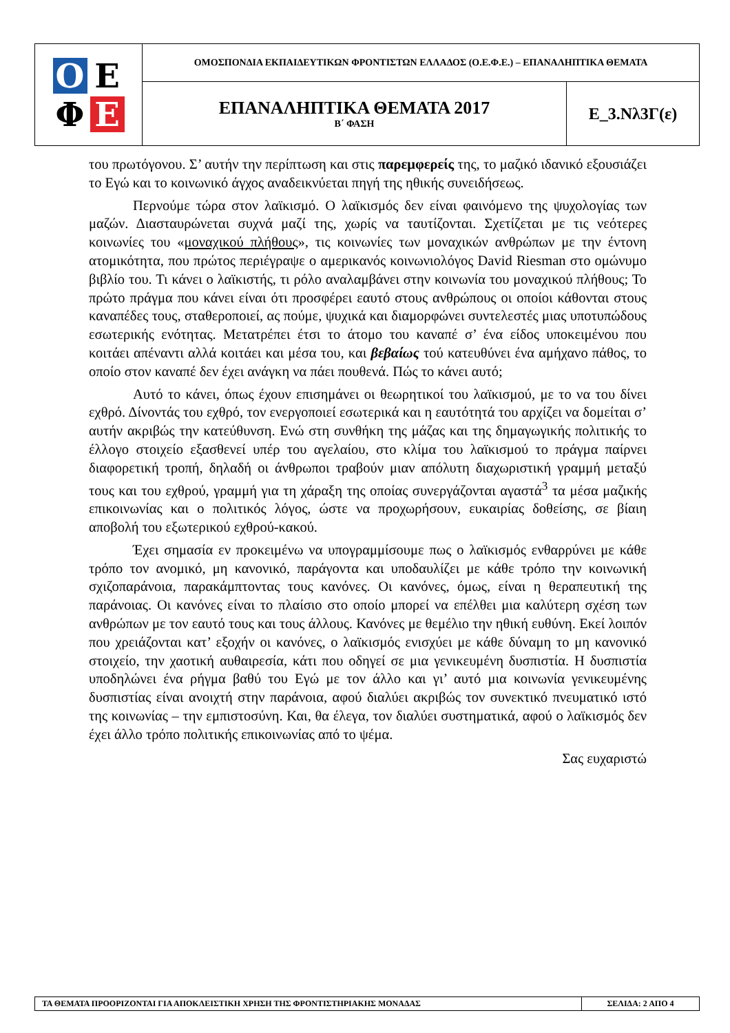| Ο Ε Φ Ε | ΟΜΟΣΠΟΝΔΙΑ ΕΚΠΑΙΔΕΥΤΙΚΩΝ ΦΡΟΝΤΙΣΤΩΝ ΕΛΛΑΔΟΣ (Ο.Ε.Φ.Ε.) – ΕΠΑΝΑΛΗΠΤΙΚΑ ΘΕΜΑΤΑ | |
| | ΕΠΑΝΑΛΗΠΤΙΚΑ ΘΕΜΑΤΑ 2017 Β΄ ΦΑΣΗ | Ε_3.Νλ3Γ(ε) |
του πρωτόγονου. Σ’ αυτήν την περίπτωση και στις παρεμφερείς της, το μαζικό ιδανικό εξουσιάζει το Εγώ και το κοινωνικό άγχος αναδεικνύεται πηγή της ηθικής συνειδήσεως.
Περνούμε τώρα στον λαϊκισμό. Ο λαϊκισμός δεν είναι φαινόμενο της ψυχολογίας των μαζών. Διασταυρώνεται συχνά μαζί της, χωρίς να ταυτίζονται. Σχετίζεται με τις νεότερες κοινωνίες του «μοναχικού πλήθους», τις κοινωνίες των μοναχικών ανθρώπων με την έντονη ατομικότητα, που πρώτος περιέγραψε ο αμερικανός κοινωνιολόγος David Riesman στο ομώνυμο βιβλίο του. Τι κάνει ο λαϊκιστής, τι ρόλο αναλαμβάνει στην κοινωνία του μοναχικού πλήθους; Το πρώτο πράγμα που κάνει είναι ότι προσφέρει εαυτό στους ανθρώπους οι οποίοι κάθονται στους καναπέδες τους, σταθεροποιεί, ας πούμε, ψυχικά και διαμορφώνει συντελεστές μιας υποτυπώδους εσωτερικής ενότητας. Μετατρέπει έτσι το άτομο του καναπέ σ’ ένα είδος υποκειμένου που κοιτάει απέναντι αλλά κοιτάει και μέσα του, και βεβαίως τού κατευθύνει ένα αμήχανο πάθος, το οποίο στον καναπέ δεν έχει ανάγκη να πάει πουθενά. Πώς το κάνει αυτό;
Αυτό το κάνει, όπως έχουν επισημάνει οι θεωρητικοί του λαϊκισμού, με το να του δίνει εχθρό. Δίνοντάς του εχθρό, τον ενεργοποιεί εσωτερικά και η εαυτότητά του αρχίζει να δομείται σ’ αυτήν ακριβώς την κατεύθυνση. Ενώ στη συνθήκη της μάζας και της δημαγωγικής πολιτικής το έλλογο στοιχείο εξασθενεί υπέρ του αγελαίου, στο κλίμα του λαϊκισμού το πράγμα παίρνει διαφορετική τροπή, δηλαδή οι άνθρωποι τραβούν μιαν απόλυτη διαχωριστική γραμμή μεταξύ τους και του εχθρού, γραμμή για τη χάραξη της οποίας συνεργάζονται αγαστά<sup>3</sup> τα μέσα μαζικής επικοινωνίας και ο πολιτικός λόγος, ώστε να προχωρήσουν, ευκαιρίας δοθείσης, σε βίαιη αποβολή του εξωτερικού εχθρού-κακού.
Έχει σημασία εν προκειμένω να υπογραμμίσουμε πως ο λαϊκισμός ενθαρρύνει με κάθε τρόπο τον ανομικό, μη κανονικό, παράγοντα και υποδαυλίζει με κάθε τρόπο την κοινωνική σχιζοπαράνοια, παρακάμπτοντας τους κανόνες. Οι κανόνες, όμως, είναι η θεραπευτική της παράνοιας. Οι κανόνες είναι το πλαίσιο στο οποίο μπορεί να επέλθει μια καλύτερη σχέση των ανθρώπων με τον εαυτό τους και τους άλλους. Κανόνες με θεμέλιο την ηθική ευθύνη. Εκεί λοιπόν που χρειάζονται κατ’ εξοχήν οι κανόνες, ο λαϊκισμός ενισχύει με κάθε δύναμη το μη κανονικό στοιχείο, την χαοτική αυθαιρεσία, κάτι που οδηγεί σε μια γενικευμένη δυσπιστία. Η δυσπιστία υποδηλώνει ένα ρήγμα βαθύ του Εγώ με τον άλλο και γι’ αυτό μια κοινωνία γενικευμένης δυσπιστίας είναι ανοιχτή στην παράνοια, αφού διαλύει ακριβώς τον συνεκτικό πνευματικό ιστό της κοινωνίας – την εμπιστοσύνη. Και, θα έλεγα, τον διαλύει συστηματικά, αφού ο λαϊκισμός δεν έχει άλλο τρόπο πολιτικής επικοινωνίας από το ψέμα.
Σας ευχαριστώ
| ΤΑ ΘΕΜΑΤΑ ΠΡΟΟΡΙΖΟΝΤΑΙ ΓΙΑ ΑΠΟΚΛΕΙΣΤΙΚΗ ΧΡΗΣΗ ΤΗΣ ΦΡΟΝΤΙΣΤΗΡΙΑΚΗΣ ΜΟΝΑΔΑΣ | ΣΕΛΙΔΑ: 2 ΑΠΟ 4 |